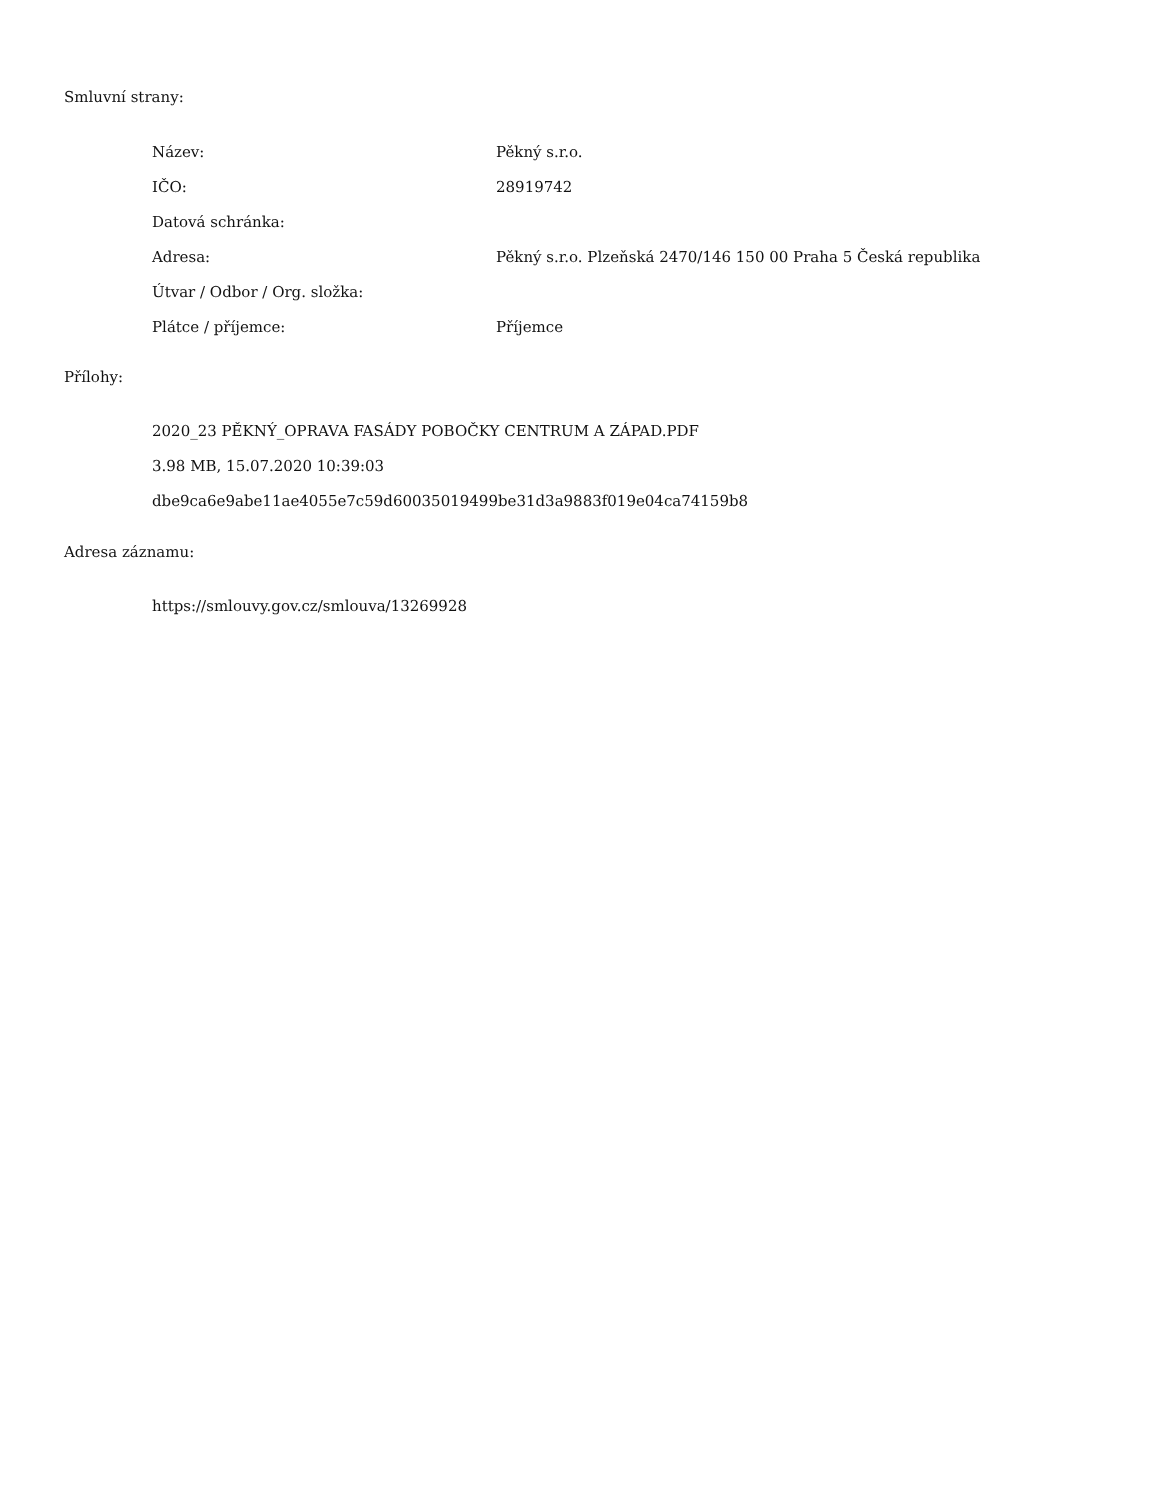Smluvní strany:
| Název: | Pěkný s.r.o. |
| IČO: | 28919742 |
| Datová schránka: | |
| Adresa: | Pěkný s.r.o. Plzeňská 2470/146 150 00 Praha 5 Česká republika |
| Útvar / Odbor / Org. složka: | |
| Plátce / příjemce: | Příjemce |
Přílohy:
2020_23 PĚKNÝ_OPRAVA FASÁDY POBOČKY CENTRUM A ZÁPAD.PDF
3.98 MB, 15.07.2020 10:39:03
dbe9ca6e9abe11ae4055e7c59d60035019499be31d3a9883f019e04ca74159b8
Adresa záznamu:
https://smlouvy.gov.cz/smlouva/13269928